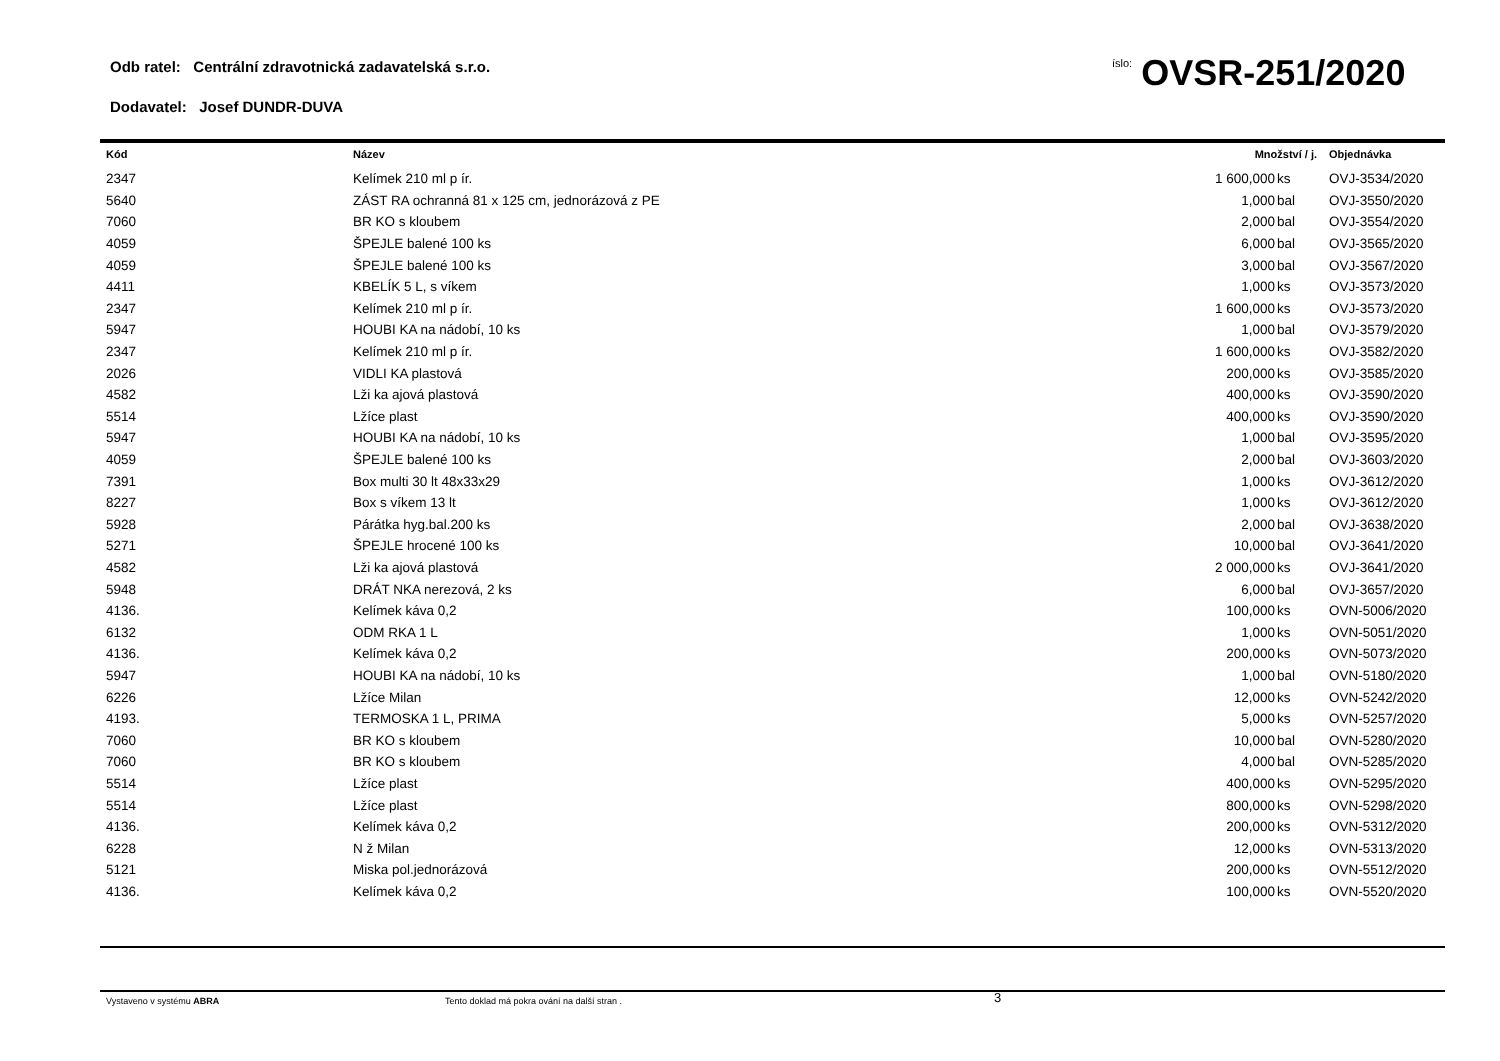Odb ratel: Centrální zdravotnická zadavatelská s.r.o.
íslo: OVSR-251/2020
Dodavatel: Josef DUNDR-DUVA
| Kód | Název | Množství / j. | | Objednávka |
| --- | --- | --- | --- | --- |
| 2347 | Kelímek 210 ml p ír. | 1 600,000 | ks | OVJ-3534/2020 |
| 5640 | ZÁST RA ochranná 81 x 125 cm, jednorázová z PE | 1,000 | bal | OVJ-3550/2020 |
| 7060 | BR KO s kloubem | 2,000 | bal | OVJ-3554/2020 |
| 4059 | ŠPEJLE balené 100 ks | 6,000 | bal | OVJ-3565/2020 |
| 4059 | ŠPEJLE balené 100 ks | 3,000 | bal | OVJ-3567/2020 |
| 4411 | KBELÍK 5 L, s víkem | 1,000 | ks | OVJ-3573/2020 |
| 2347 | Kelímek 210 ml p ír. | 1 600,000 | ks | OVJ-3573/2020 |
| 5947 | HOUBI KA na nádobí, 10 ks | 1,000 | bal | OVJ-3579/2020 |
| 2347 | Kelímek 210 ml p ír. | 1 600,000 | ks | OVJ-3582/2020 |
| 2026 | VIDLI KA plastová | 200,000 | ks | OVJ-3585/2020 |
| 4582 | Lži ka ajová plastová | 400,000 | ks | OVJ-3590/2020 |
| 5514 | Lžíce plast | 400,000 | ks | OVJ-3590/2020 |
| 5947 | HOUBI KA na nádobí, 10 ks | 1,000 | bal | OVJ-3595/2020 |
| 4059 | ŠPEJLE balené 100 ks | 2,000 | bal | OVJ-3603/2020 |
| 7391 | Box multi 30 lt 48x33x29 | 1,000 | ks | OVJ-3612/2020 |
| 8227 | Box s víkem 13 lt | 1,000 | ks | OVJ-3612/2020 |
| 5928 | Párátka hyg.bal.200 ks | 2,000 | bal | OVJ-3638/2020 |
| 5271 | ŠPEJLE hrocené 100 ks | 10,000 | bal | OVJ-3641/2020 |
| 4582 | Lži ka ajová plastová | 2 000,000 | ks | OVJ-3641/2020 |
| 5948 | DRÁT NKA nerezová, 2 ks | 6,000 | bal | OVJ-3657/2020 |
| 4136. | Kelímek káva 0,2 | 100,000 | ks | OVN-5006/2020 |
| 6132 | ODM RKA 1 L | 1,000 | ks | OVN-5051/2020 |
| 4136. | Kelímek káva 0,2 | 200,000 | ks | OVN-5073/2020 |
| 5947 | HOUBI KA na nádobí, 10 ks | 1,000 | bal | OVN-5180/2020 |
| 6226 | Lžíce Milan | 12,000 | ks | OVN-5242/2020 |
| 4193. | TERMOSKA 1 L, PRIMA | 5,000 | ks | OVN-5257/2020 |
| 7060 | BR KO s kloubem | 10,000 | bal | OVN-5280/2020 |
| 7060 | BR KO s kloubem | 4,000 | bal | OVN-5285/2020 |
| 5514 | Lžíce plast | 400,000 | ks | OVN-5295/2020 |
| 5514 | Lžíce plast | 800,000 | ks | OVN-5298/2020 |
| 4136. | Kelímek káva 0,2 | 200,000 | ks | OVN-5312/2020 |
| 6228 | N ž Milan | 12,000 | ks | OVN-5313/2020 |
| 5121 | Miska pol.jednorázová | 200,000 | ks | OVN-5512/2020 |
| 4136. | Kelímek káva 0,2 | 100,000 | ks | OVN-5520/2020 |
Vystaveno v systému ABRA
Tento doklad má pokra ování na další stran .
3